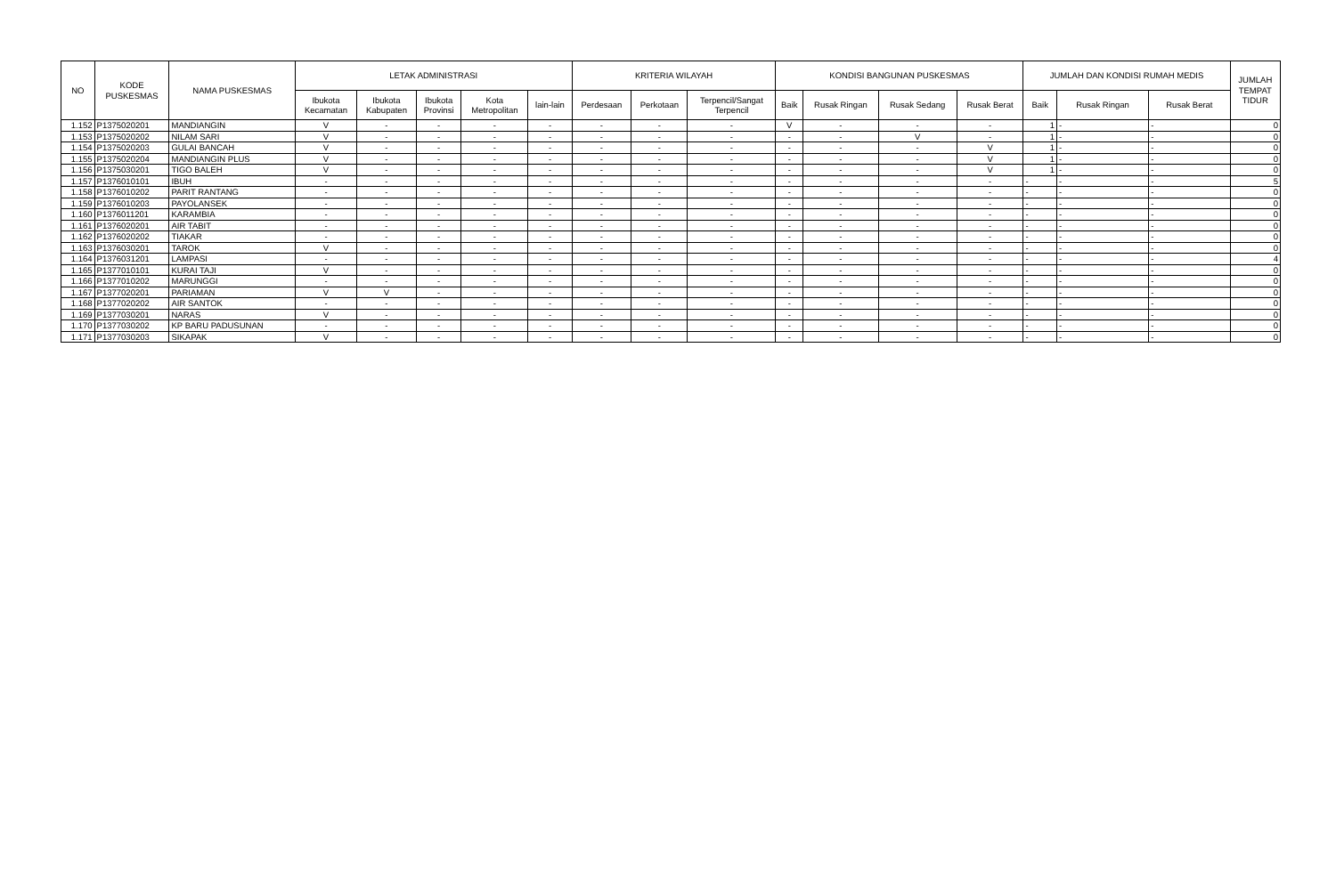| NO | KODE PUSKESMAS | NAMA PUSKESMAS | LETAK ADMINISTRASI | | | | | KRITERIA WILAYAH | | | KONDISI BANGUNAN PUSKESMAS | | | | JUMLAH DAN KONDISI RUMAH MEDIS | | | JUMLAH TEMPAT TIDUR |
| --- | --- | --- | --- | --- | --- | --- | --- | --- | --- | --- | --- | --- | --- | --- | --- | --- | --- | --- |
| | | | Ibukota Kecamatan | Ibukota Kabupaten | Ibukota Provinsi | Kota Metropolitan | lain-lain | Perdesaan | Perkotaan | Terpencil/Sangat Terpencil | Baik | Rusak Ringan | Rusak Sedang | Rusak Berat | Baik | Rusak Ringan | Rusak Berat | |
| 1.152 | P1375020201 | MANDIANGIN | V | - | - | - | - | - | - | - | V | - | - | - | 1 | - | - | 0 |
| 1.153 | P1375020202 | NILAM SARI | V | - | - | - | - | - | - | - | - | - | V | - | 1 | - | - | 0 |
| 1.154 | P1375020203 | GULAI BANCAH | V | - | - | - | - | - | - | - | - | - | - | V | 1 | - | - | 0 |
| 1.155 | P1375020204 | MANDIANGIN PLUS | V | - | - | - | - | - | - | - | - | - | - | V | 1 | - | - | 0 |
| 1.156 | P1375030201 | TIGO BALEH | V | - | - | - | - | - | - | - | - | - | - | V | 1 | - | - | 0 |
| 1.157 | P1376010101 | IBUH | - | - | - | - | - | - | - | - | - | - | - | - | - | - | - | 5 |
| 1.158 | P1376010202 | PARIT RANTANG | - | - | - | - | - | - | - | - | - | - | - | - | - | - | - | 0 |
| 1.159 | P1376010203 | PAYOLANSEK | - | - | - | - | - | - | - | - | - | - | - | - | - | - | - | 0 |
| 1.160 | P1376011201 | KARAMBIA | - | - | - | - | - | - | - | - | - | - | - | - | - | - | - | 0 |
| 1.161 | P1376020201 | AIR TABIT | - | - | - | - | - | - | - | - | - | - | - | - | - | - | - | 0 |
| 1.162 | P1376020202 | TIAKAR | - | - | - | - | - | - | - | - | - | - | - | - | - | - | - | 0 |
| 1.163 | P1376030201 | TAROK | V | - | - | - | - | - | - | - | - | - | - | - | - | - | - | 0 |
| 1.164 | P1376031201 | LAMPASI | - | - | - | - | - | - | - | - | - | - | - | - | - | - | - | 4 |
| 1.165 | P1377010101 | KURAI TAJI | V | - | - | - | - | - | - | - | - | - | - | - | - | - | - | 0 |
| 1.166 | P1377010202 | MARUNGGI | - | - | - | - | - | - | - | - | - | - | - | - | - | - | - | 0 |
| 1.167 | P1377020201 | PARIAMAN | V | V | - | - | - | - | - | - | - | - | - | - | - | - | - | 0 |
| 1.168 | P1377020202 | AIR SANTOK | - | - | - | - | - | - | - | - | - | - | - | - | - | - | - | 0 |
| 1.169 | P1377030201 | NARAS | V | - | - | - | - | - | - | - | - | - | - | - | - | - | - | 0 |
| 1.170 | P1377030202 | KP BARU PADUSUNAN | - | - | - | - | - | - | - | - | - | - | - | - | - | - | - | 0 |
| 1.171 | P1377030203 | SIKAPAK | V | - | - | - | - | - | - | - | - | - | - | - | - | - | - | 0 |